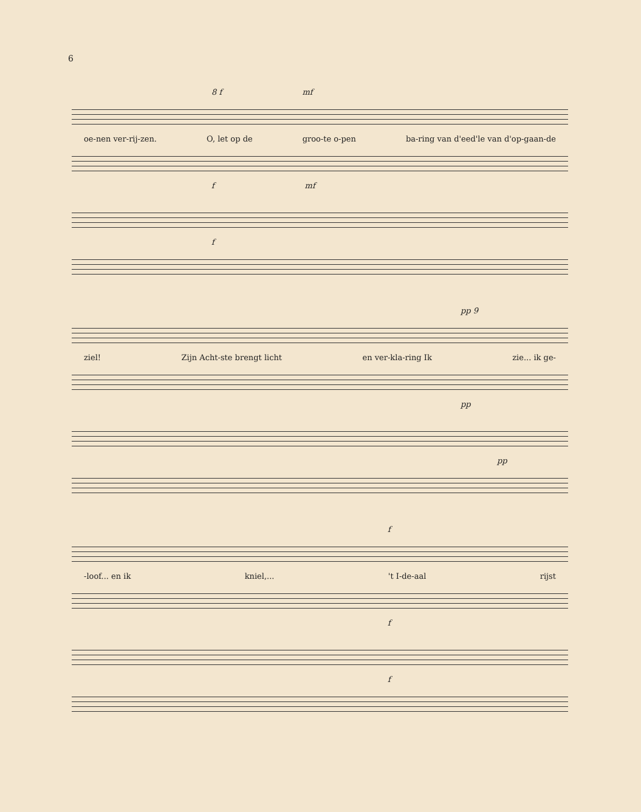6
8 f mf
oe-nen ver-rij-zen. O, let op de groo-te o-pen ba-ring van d'eed'le van d'op-gaan-de
f mf
f
pp 9
ziel! Zijn Acht-ste brengt licht en ver-kla-ring Ik zie... ik ge-
pp
pp
f
-loof... en ik kniel,... 't I-de-aal rijst
f
f